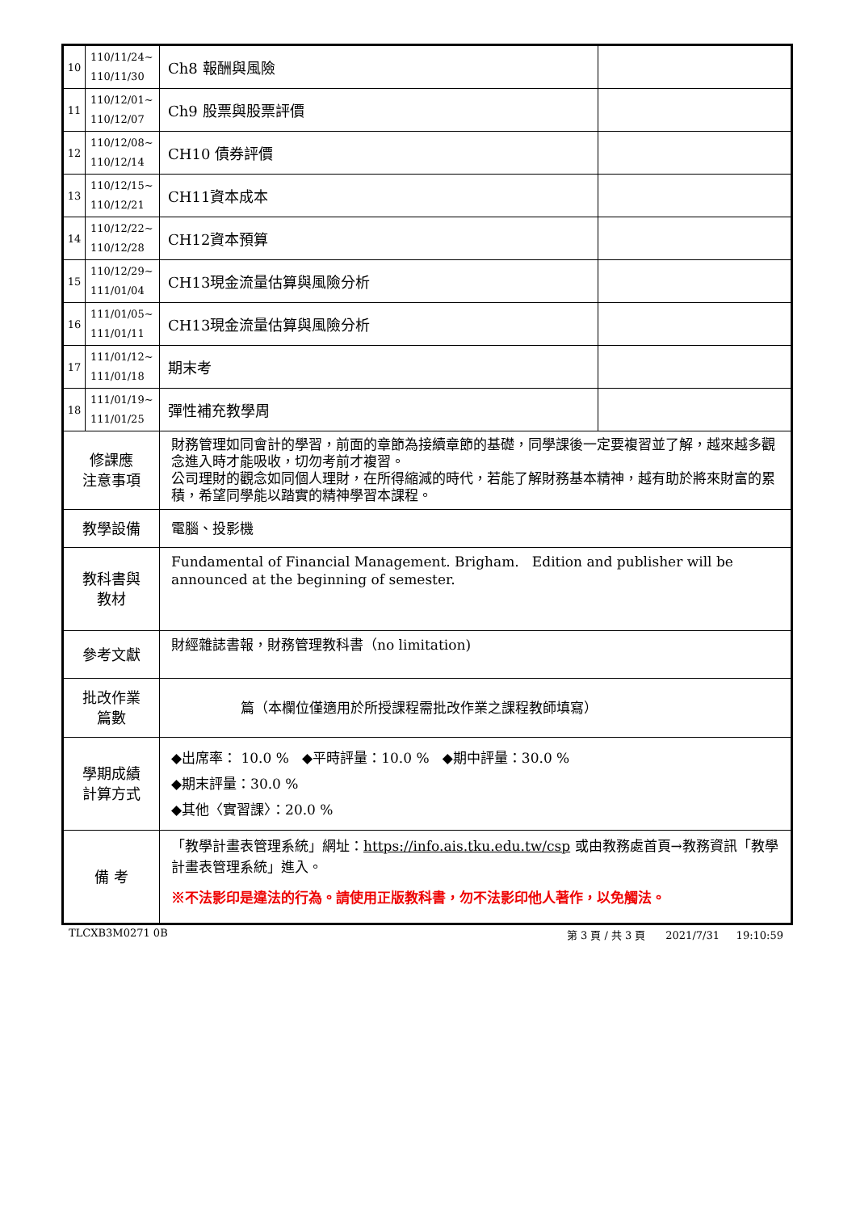| 10 | 110/11/24~ 110/11/30 | Ch8 報酬與風險 | |
| 11 | 110/12/01~ 110/12/07 | Ch9 股票與股票評價 | |
| 12 | 110/12/08~ 110/12/14 | CH10 債券評價 | |
| 13 | 110/12/15~ 110/12/21 | CH11資本成本 | |
| 14 | 110/12/22~ 110/12/28 | CH12資本預算 | |
| 15 | 110/12/29~ 111/01/04 | CH13現金流量估算與風險分析 | |
| 16 | 111/01/05~ 111/01/11 | CH13現金流量估算與風險分析 | |
| 17 | 111/01/12~ 111/01/18 | 期末考 | |
| 18 | 111/01/19~ 111/01/25 | 彈性補充教學周 | |
| 修課應 注意事項 | | 財務管理如同會計的學習，前面的章節為接續章節的基礎，同學課後一定要複習並了解，越來越多觀念進入時才能吸收，切勿考前才複習。 公司理財的觀念如同個人理財，在所得縮減的時代，若能了解財務基本精神，越有助於將來財富的累積，希望同學能以踏實的精神學習本課程。 | |
| 教學設備 | | 電腦、投影機 | |
| 教科書與 教材 | | Fundamental of Financial Management. Brigham. Edition and publisher will be announced at the beginning of semester. | |
| 參考文獻 | | 財經雜誌書報，財務管理教科書（no limitation) | |
| 批改作業 篇數 | | 篇（本欄位僅適用於所授課程需批改作業之課程教師填寫） | |
| 學期成績 計算方式 | | ◆出席率： 10.0 % ◆平時評量：10.0 % ◆期中評量：30.0 % ◆期末評量：30.0 % ◆其他〈實習課〉：20.0 % | |
| 備 考 | | 「教學計畫表管理系統」網址： https://info.ais.tku.edu.tw/csp 或由教務處首頁→教務資訊「教學計畫表管理系統」進入。 ※不法影印是違法的行為。請使用正版教科書，勿不法影印他人著作，以免觸法。 | |
TLCXB3M0271 0B 第 3 頁 / 共 3 頁 2021/7/31 19:10:59